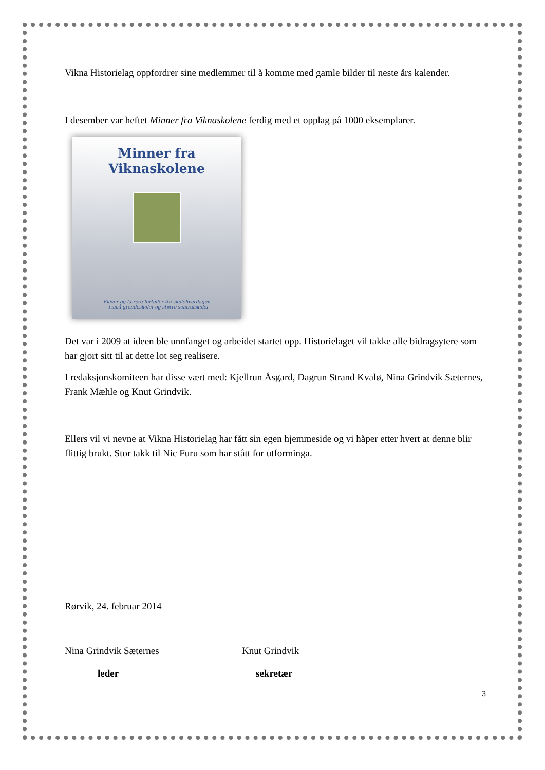Vikna Historielag oppfordrer sine medlemmer til å komme med gamle bilder til neste års kalender.
I desember var heftet Minner fra Viknaskolene ferdig med et opplag på 1000 eksemplarer.
Minner fra
Viknaskolene
Elever og lærere forteller fra skolehverdagen
– i små grendeskoler og større sentralskoler
Det var i 2009 at ideen ble unnfanget og arbeidet startet opp. Historielaget vil takke alle bidragsytere som har gjort sitt til at dette lot seg realisere.
I redaksjonskomiteen har disse vært med: Kjellrun Åsgard, Dagrun Strand Kvalø, Nina Grindvik Sæternes, Frank Mæhle og Knut Grindvik.
Ellers vil vi nevne at Vikna Historielag har fått sin egen hjemmeside og vi håper etter hvert at denne blir flittig brukt. Stor takk til Nic Furu som har stått for utforminga.
Rørvik, 24. februar 2014
Nina Grindvik Sæternes Knut Grindvik
leder sekretær
3